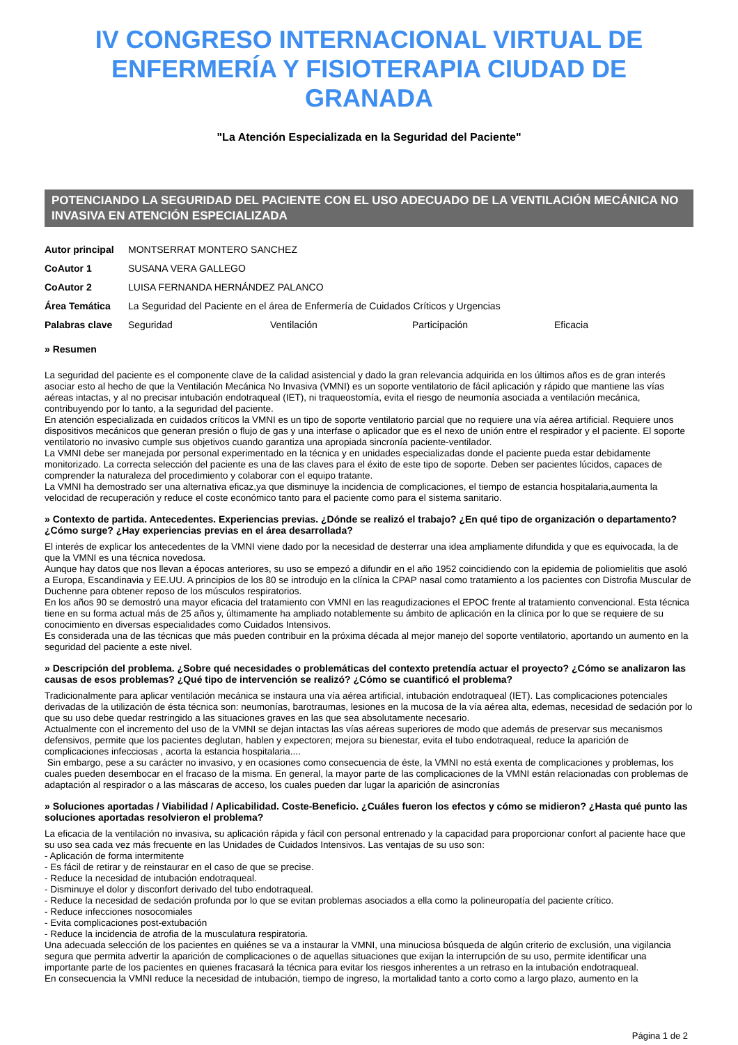IV CONGRESO INTERNACIONAL VIRTUAL DE ENFERMERÍA Y FISIOTERAPIA CIUDAD DE GRANADA
"La Atención Especializada en la Seguridad del Paciente"
POTENCIANDO LA SEGURIDAD DEL PACIENTE CON EL USO ADECUADO DE LA VENTILACIÓN MECÁNICA NO INVASIVA EN ATENCIÓN ESPECIALIZADA
| Autor principal | MONTSERRAT MONTERO SANCHEZ | | | |
| CoAutor 1 | SUSANA VERA GALLEGO | | | |
| CoAutor 2 | LUISA FERNANDA HERNÁNDEZ PALANCO | | | |
| Área Temática | La Seguridad del Paciente en el área de Enfermería de Cuidados Críticos y Urgencias | | | |
| Palabras clave | Seguridad | Ventilación | Participación | Eficacia |
» Resumen
La seguridad del paciente es el componente clave de la calidad asistencial y dado la gran relevancia adquirida en los últimos años es de gran interés asociar esto al hecho de que la Ventilación Mecánica No Invasiva (VMNI) es un soporte ventilatorio de fácil aplicación y rápido que mantiene las vías aéreas intactas, y al no precisar intubación endotraqueal (IET), ni traqueostomía, evita el riesgo de neumonía asociada a ventilación mecánica, contribuyendo por lo tanto, a la seguridad del paciente.
En atención especializada en cuidados críticos la VMNI es un tipo de soporte ventilatorio parcial que no requiere una vía aérea artificial. Requiere unos dispositivos mecánicos que generan presión o flujo de gas y una interfase o aplicador que es el nexo de unión entre el respirador y el paciente. El soporte ventilatorio no invasivo cumple sus objetivos cuando garantiza una apropiada sincronía paciente-ventilador.
La VMNI debe ser manejada por personal experimentado en la técnica y en unidades especializadas donde el paciente pueda estar debidamente monitorizado. La correcta selección del paciente es una de las claves para el éxito de este tipo de soporte. Deben ser pacientes lúcidos, capaces de comprender la naturaleza del procedimiento y colaborar con el equipo tratante.
La VMNI ha demostrado ser una alternativa eficaz,ya que disminuye la incidencia de complicaciones, el tiempo de estancia hospitalaria,aumenta la velocidad de recuperación y reduce el coste económico tanto para el paciente como para el sistema sanitario.
» Contexto de partida. Antecedentes. Experiencias previas. ¿Dónde se realizó el trabajo? ¿En qué tipo de organización o departamento? ¿Cómo surge? ¿Hay experiencias previas en el área desarrollada?
El interés de explicar los antecedentes de la VMNI viene dado por la necesidad de desterrar una idea ampliamente difundida y que es equivocada, la de que la VMNI es una técnica novedosa.
Aunque hay datos que nos llevan a épocas anteriores, su uso se empezó a difundir en el año 1952 coincidiendo con la epidemia de poliomielitis que asoló a Europa, Escandinavia y EE.UU. A principios de los 80 se introdujo en la clínica la CPAP nasal como tratamiento a los pacientes con Distrofia Muscular de Duchenne para obtener reposo de los músculos respiratorios.
En los años 90 se demostró una mayor eficacia del tratamiento con VMNI en las reagudizaciones el EPOC frente al tratamiento convencional. Esta técnica tiene en su forma actual más de 25 años y, últimamente ha ampliado notablemente su ámbito de aplicación en la clínica por lo que se requiere de su conocimiento en diversas especialidades como Cuidados Intensivos.
Es considerada una de las técnicas que más pueden contribuir en la próxima década al mejor manejo del soporte ventilatorio, aportando un aumento en la seguridad del paciente a este nivel.
» Descripción del problema. ¿Sobre qué necesidades o problemáticas del contexto pretendía actuar el proyecto? ¿Cómo se analizaron las causas de esos problemas? ¿Qué tipo de intervención se realizó? ¿Cómo se cuantificó el problema?
Tradicionalmente para aplicar ventilación mecánica se instaura una vía aérea artificial, intubación endotraqueal (IET). Las complicaciones potenciales derivadas de la utilización de ésta técnica son: neumonías, barotraumas, lesiones en la mucosa de la vía aérea alta, edemas, necesidad de sedación por lo que su uso debe quedar restringido a las situaciones graves en las que sea absolutamente necesario.
Actualmente con el incremento del uso de la VMNI se dejan intactas las vías aéreas superiores de modo que además de preservar sus mecanismos defensivos, permite que los pacientes deglutan, hablen y expectoren; mejora su bienestar, evita el tubo endotraqueal, reduce la aparición de complicaciones infecciosas , acorta la estancia hospitalaria....
Sin embargo, pese a su carácter no invasivo, y en ocasiones como consecuencia de éste, la VMNI no está exenta de complicaciones y problemas, los cuales pueden desembocar en el fracaso de la misma. En general, la mayor parte de las complicaciones de la VMNI están relacionadas con problemas de adaptación al respirador o a las máscaras de acceso, los cuales pueden dar lugar la aparición de asincronías
» Soluciones aportadas / Viabilidad / Aplicabilidad. Coste-Beneficio. ¿Cuáles fueron los efectos y cómo se midieron? ¿Hasta qué punto las soluciones aportadas resolvieron el problema?
La eficacia de la ventilación no invasiva, su aplicación rápida y fácil con personal entrenado y la capacidad para proporcionar confort al paciente hace que su uso sea cada vez más frecuente en las Unidades de Cuidados Intensivos. Las ventajas de su uso son:
- Aplicación de forma intermitente
- Es fácil de retirar y de reinstaurar en el caso de que se precise.
- Reduce la necesidad de intubación endotraqueal.
- Disminuye el dolor y disconfort derivado del tubo endotraqueal.
- Reduce la necesidad de sedación profunda por lo que se evitan problemas asociados a ella como la polineuropatía del paciente crítico.
- Reduce infecciones nosocomiales
- Evita complicaciones post-extubación
- Reduce la incidencia de atrofia de la musculatura respiratoria.
Una adecuada selección de los pacientes en quiénes se va a instaurar la VMNI, una minuciosa búsqueda de algún criterio de exclusión, una vigilancia segura que permita advertir la aparición de complicaciones o de aquellas situaciones que exijan la interrupción de su uso, permite identificar una importante parte de los pacientes en quienes fracasará la técnica para evitar los riesgos inherentes a un retraso en la intubación endotraqueal.
En consecuencia la VMNI reduce la necesidad de intubación, tiempo de ingreso, la mortalidad tanto a corto como a largo plazo, aumento en la
Página 1 de 2